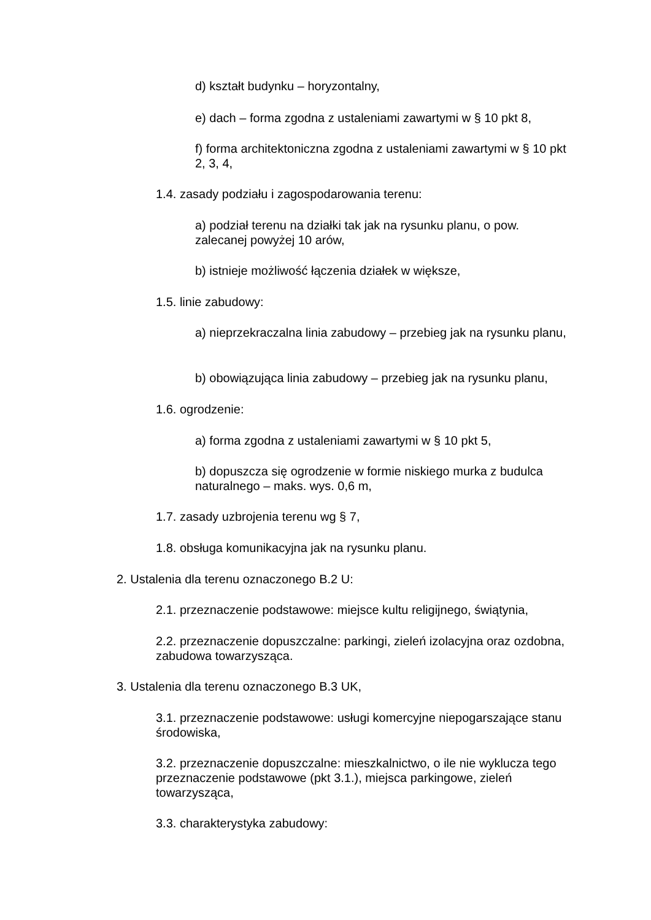d) kształt budynku – horyzontalny,
e) dach – forma zgodna z ustaleniami zawartymi w § 10 pkt 8,
f) forma architektoniczna zgodna z ustaleniami zawartymi w § 10 pkt 2, 3, 4,
1.4. zasady podziału i zagospodarowania terenu:
a) podział terenu na działki tak jak na rysunku planu, o pow. zalecanej powyżej 10 arów,
b) istnieje możliwość łączenia działek w większe,
1.5. linie zabudowy:
a) nieprzekraczalna linia zabudowy – przebieg jak na rysunku planu,
b) obowiązująca linia zabudowy – przebieg jak na rysunku planu,
1.6. ogrodzenie:
a) forma zgodna z ustaleniami zawartymi w § 10 pkt 5,
b) dopuszcza się ogrodzenie w formie niskiego murka z budulca naturalnego – maks. wys. 0,6 m,
1.7. zasady uzbrojenia terenu wg § 7,
1.8. obsługa komunikacyjna jak na rysunku planu.
2. Ustalenia dla terenu oznaczonego B.2 U:
2.1. przeznaczenie podstawowe: miejsce kultu religijnego, świątynia,
2.2. przeznaczenie dopuszczalne: parkingi, zieleń izolacyjna oraz ozdobna, zabudowa towarzysząca.
3. Ustalenia dla terenu oznaczonego B.3 UK,
3.1. przeznaczenie podstawowe: usługi komercyjne niepogarszające stanu środowiska,
3.2. przeznaczenie dopuszczalne: mieszkalnictwo, o ile nie wyklucza tego przeznaczenie podstawowe (pkt 3.1.), miejsca parkingowe, zieleń towarzysząca,
3.3. charakterystyka zabudowy: